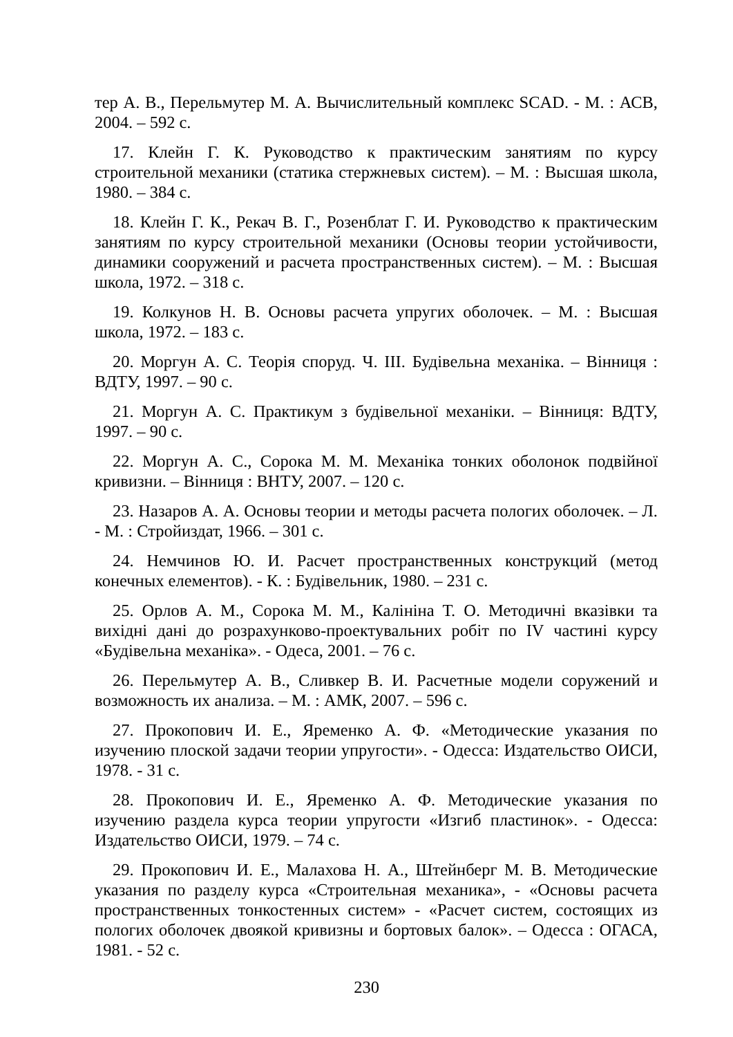тер А. В., Перельмутер М. А. Вычислительный комплекс SCAD. - М. : АСВ, 2004. – 592 с.
17. Клейн Г. К. Руководство к практическим занятиям по курсу строительной механики (статика стержневых систем). – М. : Высшая школа, 1980. – 384 с.
18. Клейн Г. К., Рекач В. Г., Розенблат Г. И. Руководство к практическим занятиям по курсу строительной механики (Основы теории устойчивости, динамики сооружений и расчета пространственных систем). – М. : Высшая школа, 1972. – 318 с.
19. Колкунов Н. В. Основы расчета упругих оболочек. – М. : Высшая школа, 1972. – 183 с.
20. Моргун А. С. Теорія споруд. Ч. ІІІ. Будівельна механіка. – Вінниця : ВДТУ, 1997. – 90 с.
21. Моргун А. С. Практикум з будівельної механіки. – Вінниця: ВДТУ, 1997. – 90 с.
22. Моргун А. С., Сорока М. М. Механіка тонких оболонок подвійної кривизни. – Вінниця : ВНТУ, 2007. – 120 с.
23. Назаров А. А. Основы теории и методы расчета пологих оболочек. – Л. - М. : Стройиздат, 1966. – 301 с.
24. Немчинов Ю. И. Расчет пространственных конструкций (метод конечных елементов). - К. : Будівельник, 1980. – 231 с.
25. Орлов А. М., Сорока М. М., Калініна Т. О. Методичні вказівки та вихідні дані до розрахунково-проектувальних робіт по IV частині курсу «Будівельна механіка». - Одеса, 2001. – 76 с.
26. Перельмутер А. В., Сливкер В. И. Расчетные модели соружений и возможность их анализа. – М. : АМК, 2007. – 596 с.
27. Прокопович И. Е., Яременко А. Ф. «Методические указания по изучению плоской задачи теории упругости». - Одесса: Издательство ОИСИ, 1978. - 31 с.
28. Прокопович И. Е., Яременко А. Ф. Методические указания по изучению раздела курса теории упругости «Изгиб пластинок». - Одесса: Издательство ОИСИ, 1979. – 74 с.
29. Прокопович И. Е., Малахова Н. А., Штейнберг М. В. Методические указания по разделу курса «Строительная механика», - «Основы расчета пространственных тонкостенных систем» - «Расчет систем, состоящих из пологих оболочек двоякой кривизны и бортовых балок». – Одесса : ОГАСА, 1981. - 52 с.
230